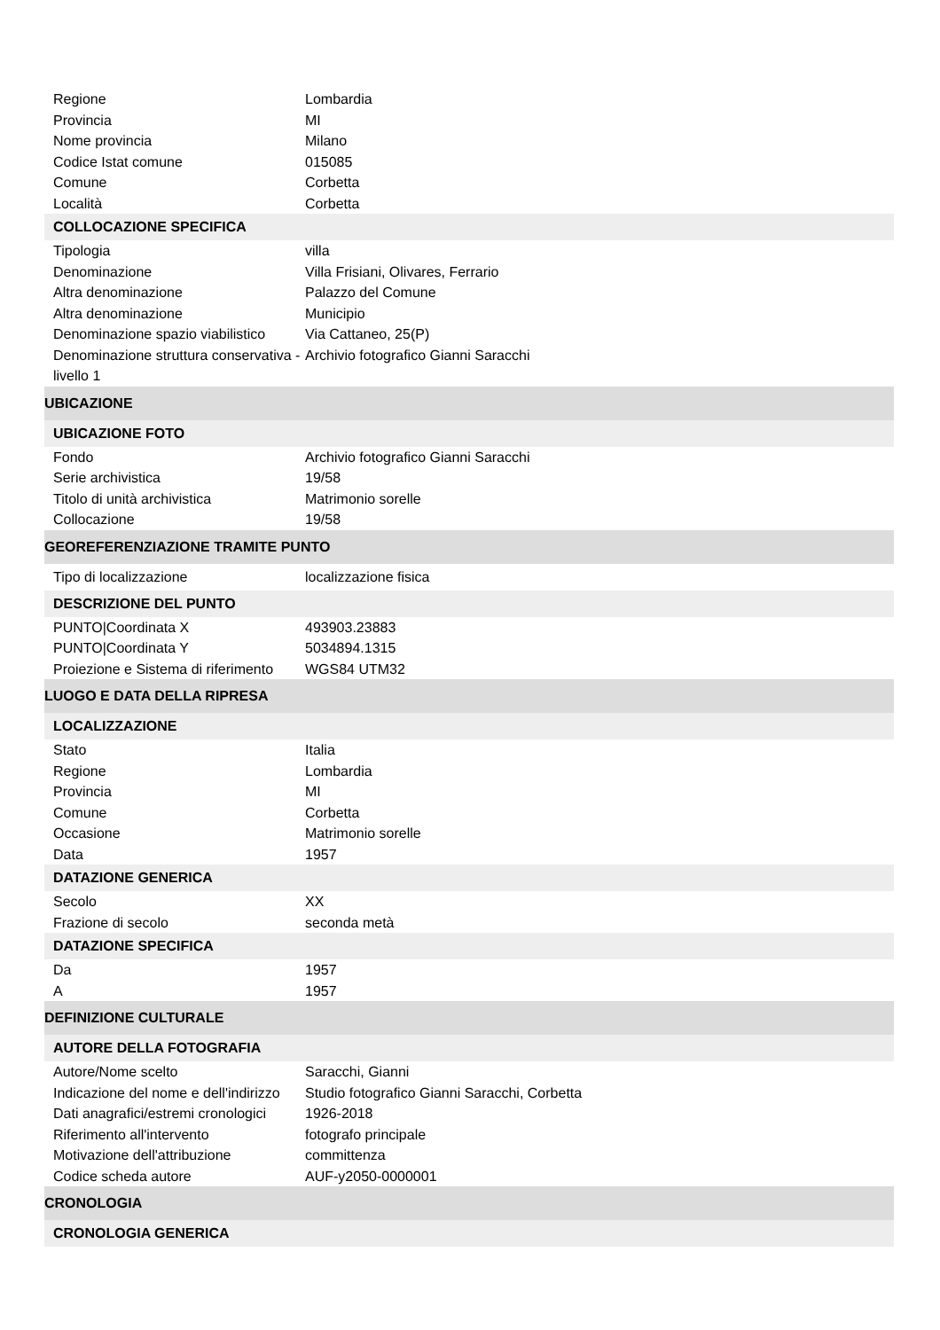| Regione | Lombardia |
| Provincia | MI |
| Nome provincia | Milano |
| Codice Istat comune | 015085 |
| Comune | Corbetta |
| Località | Corbetta |
| COLLOCAZIONE SPECIFICA | |
| Tipologia | villa |
| Denominazione | Villa Frisiani, Olivares, Ferrario |
| Altra denominazione | Palazzo del Comune |
| Altra denominazione | Municipio |
| Denominazione spazio viabilistico | Via Cattaneo, 25(P) |
| Denominazione struttura conservativa - livello 1 | Archivio fotografico Gianni Saracchi |
| UBICAZIONE | |
| UBICAZIONE FOTO | |
| Fondo | Archivio fotografico Gianni Saracchi |
| Serie archivistica | 19/58 |
| Titolo di unità archivistica | Matrimonio sorelle |
| Collocazione | 19/58 |
| GEOREFERENZIAZIONE TRAMITE PUNTO | |
| Tipo di localizzazione | localizzazione fisica |
| DESCRIZIONE DEL PUNTO | |
| PUNTO/Coordinata X | 493903.23883 |
| PUNTO/Coordinata Y | 5034894.1315 |
| Proiezione e Sistema di riferimento | WGS84 UTM32 |
| LUOGO E DATA DELLA RIPRESA | |
| LOCALIZZAZIONE | |
| Stato | Italia |
| Regione | Lombardia |
| Provincia | MI |
| Comune | Corbetta |
| Occasione | Matrimonio sorelle |
| Data | 1957 |
| DATAZIONE GENERICA | |
| Secolo | XX |
| Frazione di secolo | seconda metà |
| DATAZIONE SPECIFICA | |
| Da | 1957 |
| A | 1957 |
| DEFINIZIONE CULTURALE | |
| AUTORE DELLA FOTOGRAFIA | |
| Autore/Nome scelto | Saracchi, Gianni |
| Indicazione del nome e dell'indirizzo | Studio fotografico Gianni Saracchi, Corbetta |
| Dati anagrafici/estremi cronologici | 1926-2018 |
| Riferimento all'intervento | fotografo principale |
| Motivazione dell'attribuzione | committenza |
| Codice scheda autore | AUF-y2050-0000001 |
| CRONOLOGIA | |
| CRONOLOGIA GENERICA | |